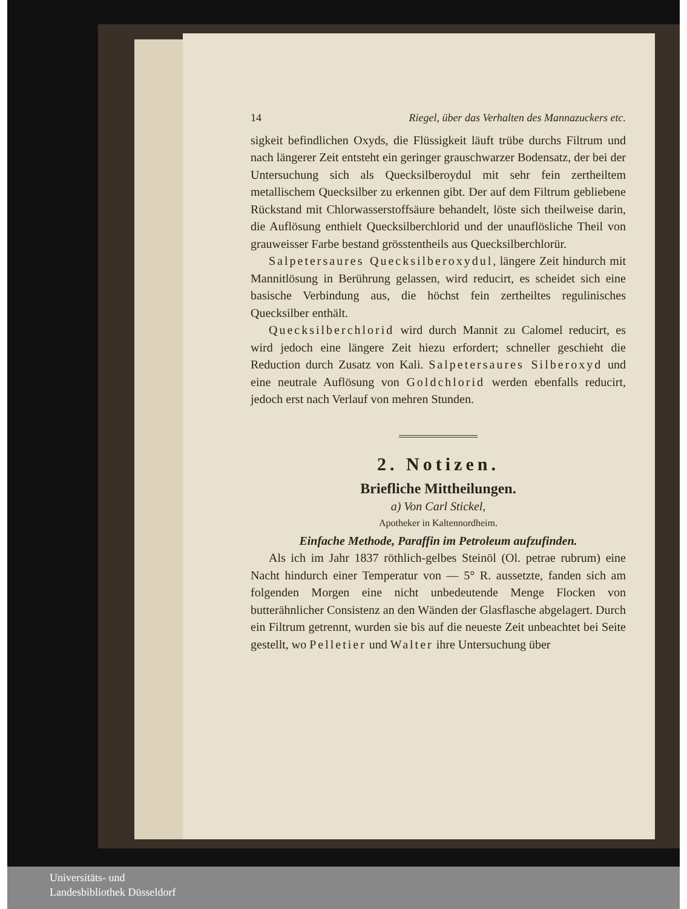14 Riegel, über das Verhalten des Mannazuckers etc.
sigkeit befindlichen Oxyds, die Flüssigkeit läuft trübe durchs Filtrum und nach längerer Zeit entsteht ein geringer grauschwarzer Bodensatz, der bei der Untersuchung sich als Quecksilberoydul mit sehr fein zertheiltem metallischem Quecksilber zu erkennen gibt. Der auf dem Filtrum gebliebene Rückstand mit Chlorwasserstoffsäure behandelt, löste sich theilweise darin, die Auflösung enthielt Quecksilberchlorid und der unauflösliche Theil von grauweisser Farbe bestand grösstentheils aus Quecksilberchlorür.
Salpetersaures Quecksilberoxydul, längere Zeit hindurch mit Mannitlösung in Berührung gelassen, wird reducirt, es scheidet sich eine basische Verbindung aus, die höchst fein zertheiltes regulinisches Quecksilber enthält.
Quecksilberchlorid wird durch Mannit zu Calomel reducirt, es wird jedoch eine längere Zeit hiezu erfordert; schneller geschieht die Reduction durch Zusatz von Kali. Salpetersaures Silberoxyd und eine neutrale Auflösung von Goldchlorid werden ebenfalls reducirt, jedoch erst nach Verlauf von mehren Stunden.
2. Notizen.
Briefliche Mittheilungen.
a) Von Carl Stickel,
Apotheker in Kaltennordheim.
Einfache Methode, Paraffin im Petroleum aufzufinden.
Als ich im Jahr 1837 röthlich-gelbes Steinöl (Ol. petrae rubrum) eine Nacht hindurch einer Temperatur von — 5° R. aussetzte, fanden sich am folgenden Morgen eine nicht unbedeutende Menge Flocken von butterähnlicher Consistenz an den Wänden der Glasflasche abgelagert. Durch ein Filtrum getrennt, wurden sie bis auf die neueste Zeit unbeachtet bei Seite gestellt, wo Pelletier und Walter ihre Untersuchung über
Universitäts- und
Landesbibliothek Düsseldorf